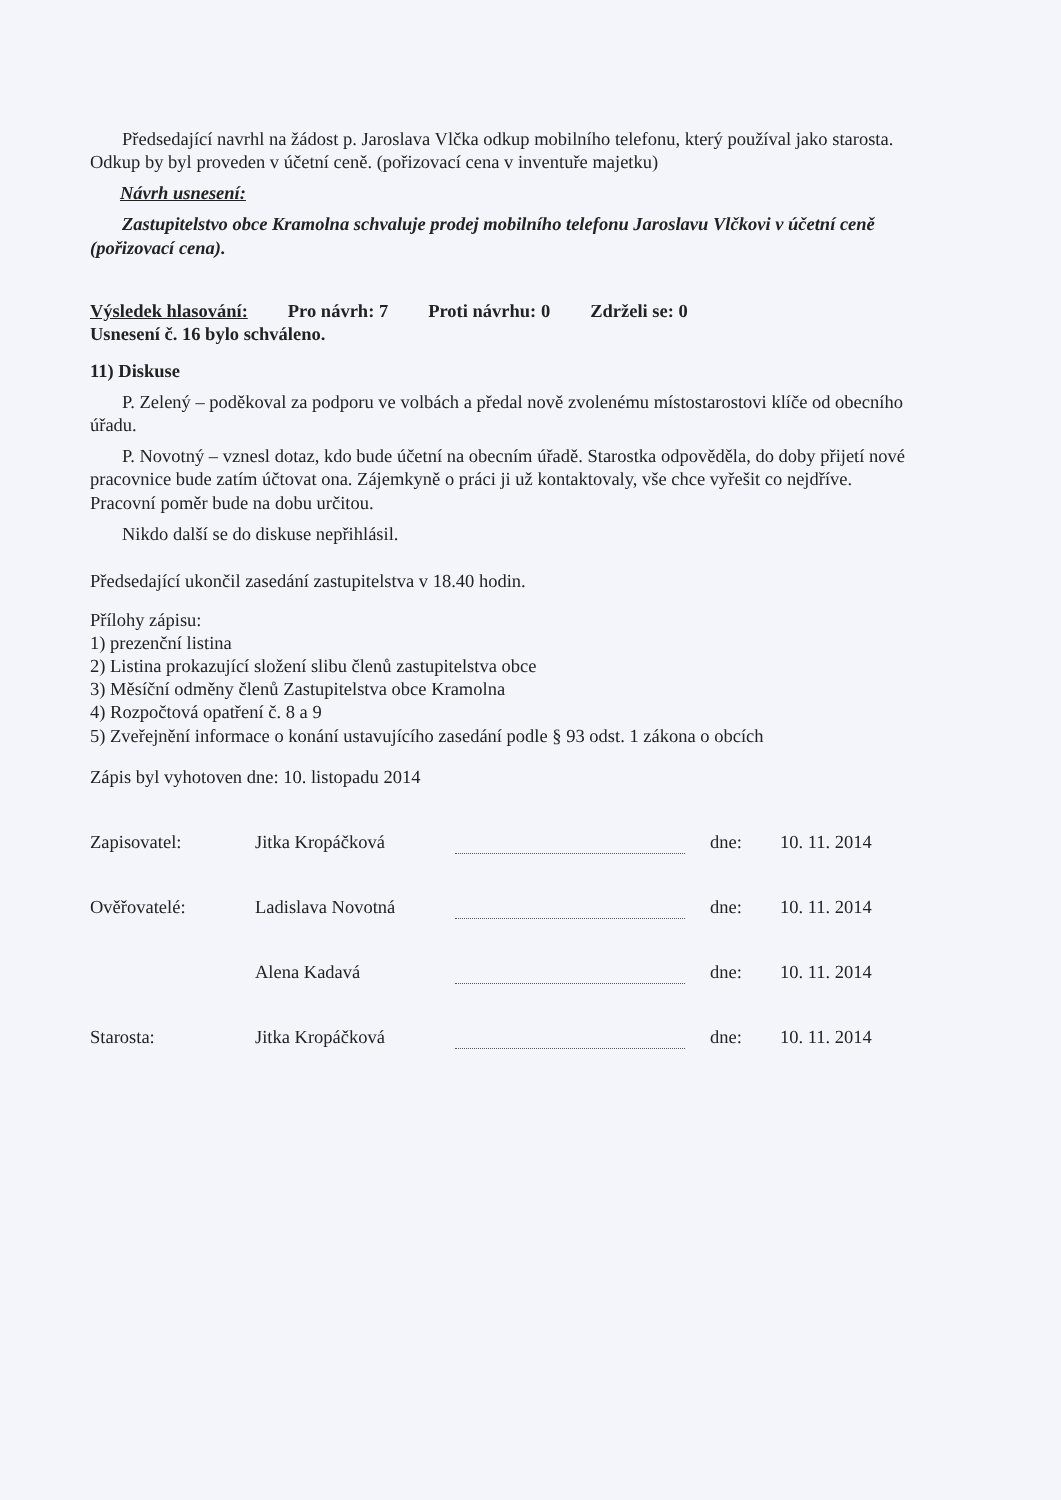Předsedající navrhl na žádost p. Jaroslava Vlčka odkup mobilního telefonu, který používal jako starosta. Odkup by byl proveden v účetní ceně. (pořizovací cena v inventuře majetku)
Návrh usnesení:
Zastupitelstvo obce Kramolna schvaluje prodej mobilního telefonu Jaroslavu Vlčkovi v účetní ceně (pořizovací cena).
Výsledek hlasování: Pro návrh: 7 Proti návrhu: 0 Zdrželi se: 0
Usnesení č. 16 bylo schváleno.
11) Diskuse
P. Zelený – poděkoval za podporu ve volbách a předal nově zvolenému místostarostovi klíče od obecního úřadu.
P. Novotný – vznesl dotaz, kdo bude účetní na obecním úřadě. Starostka odpověděla, do doby přijetí nové pracovnice bude zatím účtovat ona. Zájemkyně o práci ji už kontaktovaly, vše chce vyřešit co nejdříve. Pracovní poměr bude na dobu určitou.
Nikdo další se do diskuse nepřihlásil.
Předsedající ukončil zasedání zastupitelstva v 18.40 hodin.
Přílohy zápisu:
1) prezenční listina
2) Listina prokazující složení slibu členů zastupitelstva obce
3) Měsíční odměny členů Zastupitelstva obce Kramolna
4) Rozpočtová opatření č. 8 a 9
5) Zveřejnění informace o konání ustavujícího zasedání podle § 93 odst. 1 zákona o obcích
Zápis byl vyhotoven dne: 10. listopadu 2014
Zapisovatel: Jitka Kropáčková dne: 10. 11. 2014
Ověřovatelé: Ladislava Novotná dne: 10. 11. 2014
Alena Kadavá dne: 10. 11. 2014
Starosta: Jitka Kropáčková dne: 10. 11. 2014